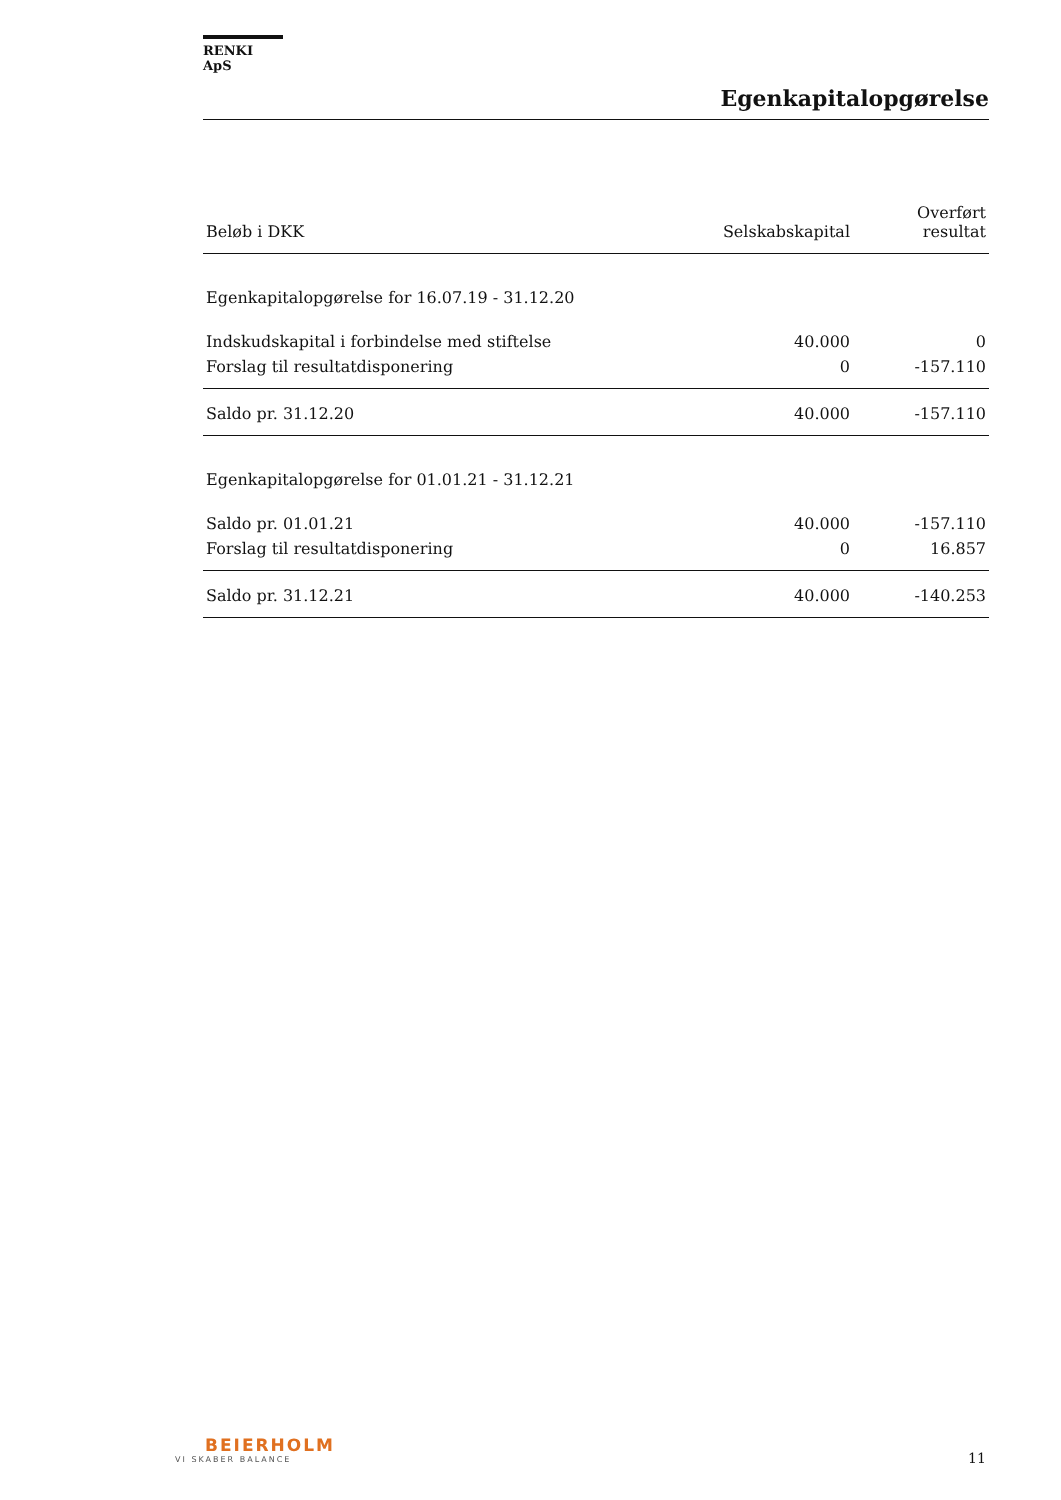RENKI ApS
Egenkapitalopgørelse
| Beløb i DKK | Selskabskapital | Overført resultat |
| --- | --- | --- |
| Egenkapitalopgørelse for 16.07.19 - 31.12.20 | | |
| Indskudskapital i forbindelse med stiftelse | 40.000 | 0 |
| Forslag til resultatdisponering | 0 | -157.110 |
| Saldo pr. 31.12.20 | 40.000 | -157.110 |
| Egenkapitalopgørelse for 01.01.21 - 31.12.21 | | |
| Saldo pr. 01.01.21 | 40.000 | -157.110 |
| Forslag til resultatdisponering | 0 | 16.857 |
| Saldo pr. 31.12.21 | 40.000 | -140.253 |
BEIERHOLM
VI SKABER BALANCE
11